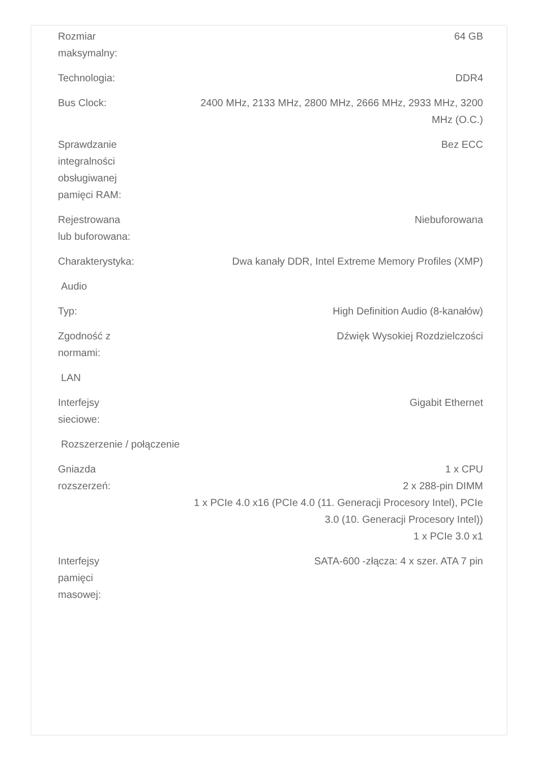| Rozmiar maksymalny: | 64 GB |
| Technologia: | DDR4 |
| Bus Clock: | 2400 MHz, 2133 MHz, 2800 MHz, 2666 MHz, 2933 MHz, 3200 MHz (O.C.) |
| Sprawdzanie integralności obsługiwanej pamięci RAM: | Bez ECC |
| Rejestrowana lub buforowana: | Niebuforowana |
| Charakterystyka: | Dwa kanały DDR, Intel Extreme Memory Profiles (XMP) |
| Audio | |
| Typ: | High Definition Audio (8-kanałów) |
| Zgodność z normami: | Dźwięk Wysokiej Rozdzielczości |
| LAN | |
| Interfejsy sieciowe: | Gigabit Ethernet |
| Rozszerzenie / połączenie | |
| Gniazda rozszerzeń: | 1 x CPU 2 x 288-pin DIMM 1 x PCIe 4.0 x16 (PCIe 4.0 (11. Generacji Procesory Intel), PCIe 3.0 (10. Generacji Procesory Intel)) 1 x PCIe 3.0 x1 |
| Interfejsy pamięci masowej: | SATA-600 -złącza: 4 x szer. ATA 7 pin |